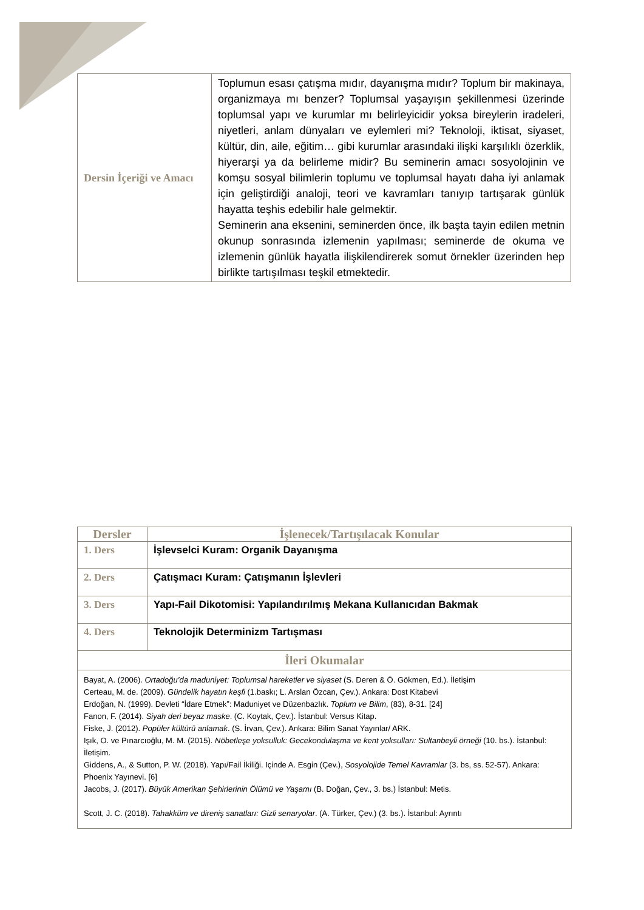| Dersin İçeriği ve Amacı | Toplumun esası çatışma mıdır, dayanışma mıdır? Toplum bir makinaya, organizmaya mı benzer? Toplumsal yaşayışın şekillenmesi üzerinde toplumsal yapı ve kurumlar mı belirleyicidir yoksa bireylerin iradeleri, niyetleri, anlam dünyaları ve eylemleri mi? Teknoloji, iktisat, siyaset, kültür, din, aile, eğitim… gibi kurumlar arasındaki ilişki karşılıklı özerklik, hiyerarşi ya da belirleme midir? Bu seminerin amacı sosyolojinin ve komşu sosyal bilimlerin toplumu ve toplumsal hayatı daha iyi anlamak için geliştirdiği analoji, teori ve kavramları tanıyıp tartışarak günlük hayatta teşhis edebilir hale gelmektir. Seminerin ana eksenini, seminerden önce, ilk başta tayin edilen metnin okunup sonrasında izlemenin yapılması; seminerde de okuma ve izlemenin günlük hayatla ilişkilendirerek somut örnekler üzerinden hep birlikte tartışılması teşkil etmektedir. |
| Dersler | İşlenecek/Tartışılacak Konular |
| --- | --- |
| 1. Ders | İşlevselci Kuram: Organik Dayanışma |
| 2. Ders | Çatışmacı Kuram: Çatışmanın İşlevleri |
| 3. Ders | Yapı-Fail Dikotomisi: Yapılandırılmış Mekana Kullanıcıdan Bakmak |
| 4. Ders | Teknolojik Determinizm Tartışması |
| İleri Okumalar | |
| Bayat, A. (2006). Ortadoğu’da maduniyet: Toplumsal hareketler ve siyaset (S. Deren & Ö. Gökmen, Ed.). İletişim Certeau, M. de. (2009). Gündelik hayatın keşfi (1.baskı; L. Arslan Özcan, Çev.). Ankara: Dost Kitabevi Erdoğan, N. (1999). Devleti “İdare Etmek”: Maduniyet ve Düzenbazlık. Toplum ve Bilim , (83), 8-31. [24] Fanon, F. (2014). Siyah deri beyaz maske . (C. Koytak, Çev.). İstanbul: Versus Kitap. Fiske, J. (2012). Popüler kültürü anlamak . (S. İrvan, Çev.). Ankara: Bilim Sanat Yayınlar/ ARK. Işık, O. ve Pınarcıoğlu, M. M. (2015). Nöbetleşe yoksulluk: Gecekondulaşma ve kent yoksulları: Sultanbeyli örneği (10. bs.). İstanbul: İletişim. Giddens, A., & Sutton, P. W. (2018). Yapı/Fail İkiliği. Içinde A. Esgin (Çev.), Sosyolojide Temel Kavramlar (3. bs, ss. 52-57). Ankara: Phoenix Yayınevi. [6] Jacobs, J. (2017). Büyük Amerikan Şehirlerinin Ölümü ve Yaşamı (B. Doğan, Çev., 3. bs.) İstanbul: Metis. Scott, J. C. (2018). Tahakküm ve direniş sanatları: Gizli senaryolar . (A. Türker, Çev.) (3. bs.). İstanbul: Ayrıntı | |